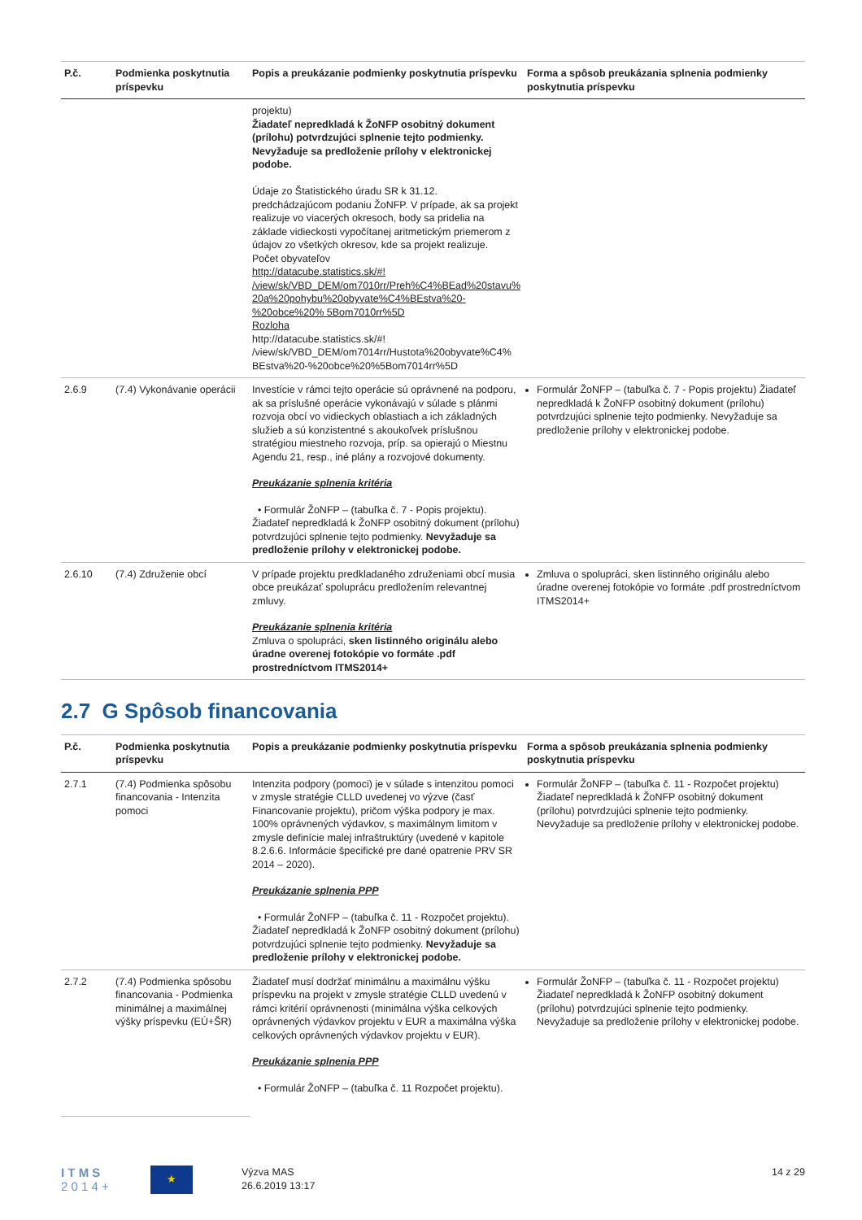| P.č. | Podmienka poskytnutia príspevku | Popis a preukázanie podmienky poskytnutia príspevku | Forma a spôsob preukázania splnenia podmienky poskytnutia príspevku |
| --- | --- | --- | --- |
| | | projektu) Žiadateľ nepredkladá k ŽoNFP osobitný dokument (prílohu) potvrdzujúci splnenie tejto podmienky. Nevyžaduje sa predloženie prílohy v elektronickej podobe. Údaje zo Štatistického úradu SR k 31.12. predchádzajúcom podaniu ŽoNFP. V prípade, ak sa projekt realizuje vo viacerých okresoch, body sa pridelia na základe vidieckosti vypočítanej aritmetickým priemerom z údajov zo všetkých okresov, kde sa projekt realizuje. Počet obyvateľov http://datacube.statistics.sk/#! /view/sk/VBD_DEM/om7010rr/Preh%C4%BEad%20stavu% 20a%20pohybu%20obyvate%C4%BEstva%20-%20obce%20% 5Bom7010rr%5D Rozloha http://datacube.statistics.sk/#! /view/sk/VBD_DEM/om7014rr/Hustota%20obyvate%C4% BEstva%20-%20obce%20%5Bom7014rr%5D | |
| 2.6.9 | (7.4) Vykonávanie operácii | Investície v rámci tejto operácie sú oprávnené na podporu, ak sa príslušné operácie vykonávajú v súlade s plánmi rozvoja obcí vo vidieckych oblastiach a ich základných služieb a sú konzistentné s akoukoľvek príslušnou stratégiou miestneho rozvoja, príp. sa opierajú o Miestnu Agendu 21, resp., iné plány a rozvojové dokumenty. Preukázanie splnenia kritéria • Formulár ŽoNFP – (tabuľka č. 7 - Popis projektu). Žiadateľ nepredkladá k ŽoNFP osobitný dokument (prílohu) potvrdzujúci splnenie tejto podmienky. Nevyžaduje sa predloženie prílohy v elektronickej podobe. | Formulár ŽoNFP – (tabuľka č. 7 - Popis projektu) Žiadateľ nepredkladá k ŽoNFP osobitný dokument (prílohu) potvrdzujúci splnenie tejto podmienky. Nevyžaduje sa predloženie prílohy v elektronickej podobe. |
| 2.6.10 | (7.4) Združenie obcí | V prípade projektu predkladaného združeniami obcí musia obce preukázať spoluprácu predložením relevantnej zmluvy. Preukázanie splnenia kritéria Zmluva o spolupráci, sken listinného originálu alebo úradne overenej fotokópie vo formáte .pdf prostredníctvom ITMS2014+ | Zmluva o spolupráci, sken listinného originálu alebo úradne overenej fotokópie vo formáte .pdf prostredníctvom ITMS2014+ |
2.7 G Spôsob financovania
| P.č. | Podmienka poskytnutia príspevku | Popis a preukázanie podmienky poskytnutia príspevku | Forma a spôsob preukázania splnenia podmienky poskytnutia príspevku |
| --- | --- | --- | --- |
| 2.7.1 | (7.4) Podmienka spôsobu financovania - Intenzita pomoci | Intenzita podpory (pomoci) je v súlade s intenzitou pomoci v zmysle stratégie CLLD uvedenej vo výzve (časť Financovanie projektu), pričom výška podpory je max. 100% oprávnených výdavkov, s maximálnym limitom v zmysle definície malej infraštruktúry (uvedené v kapitole 8.2.6.6. Informácie špecifické pre dané opatrenie PRV SR 2014 – 2020). Preukázanie splnenia PPP • Formulár ŽoNFP – (tabuľka č. 11 - Rozpočet projektu). Žiadateľ nepredkladá k ŽoNFP osobitný dokument (prílohu) potvrdzujúci splnenie tejto podmienky. Nevyžaduje sa predloženie prílohy v elektronickej podobe. | Formulár ŽoNFP – (tabuľka č. 11 - Rozpočet projektu) Žiadateľ nepredkladá k ŽoNFP osobitný dokument (prílohu) potvrdzujúci splnenie tejto podmienky. Nevyžaduje sa predloženie prílohy v elektronickej podobe. |
| 2.7.2 | (7.4) Podmienka spôsobu financovania - Podmienka minimálnej a maximálnej výšky príspevku (EÚ+ŠR) | Žiadateľ musí dodržať minimálnu a maximálnu výšku príspevku na projekt v zmysle stratégie CLLD uvedenú v rámci kritérií oprávnenosti (minimálna výška celkových oprávnených výdavkov projektu v EUR a maximálna výška celkových oprávnených výdavkov projektu v EUR). Preukázanie splnenia PPP • Formulár ŽoNFP – (tabuľka č. 11 Rozpočet projektu). | Formulár ŽoNFP – (tabuľka č. 11 - Rozpočet projektu) Žiadateľ nepredkladá k ŽoNFP osobitný dokument (prílohu) potvrdzujúci splnenie tejto podmienky. Nevyžaduje sa predloženie prílohy v elektronickej podobe. |
I T M S
2 0 1 4 +
★
Výzva MAS
26.6.2019 13:17
14 z 29